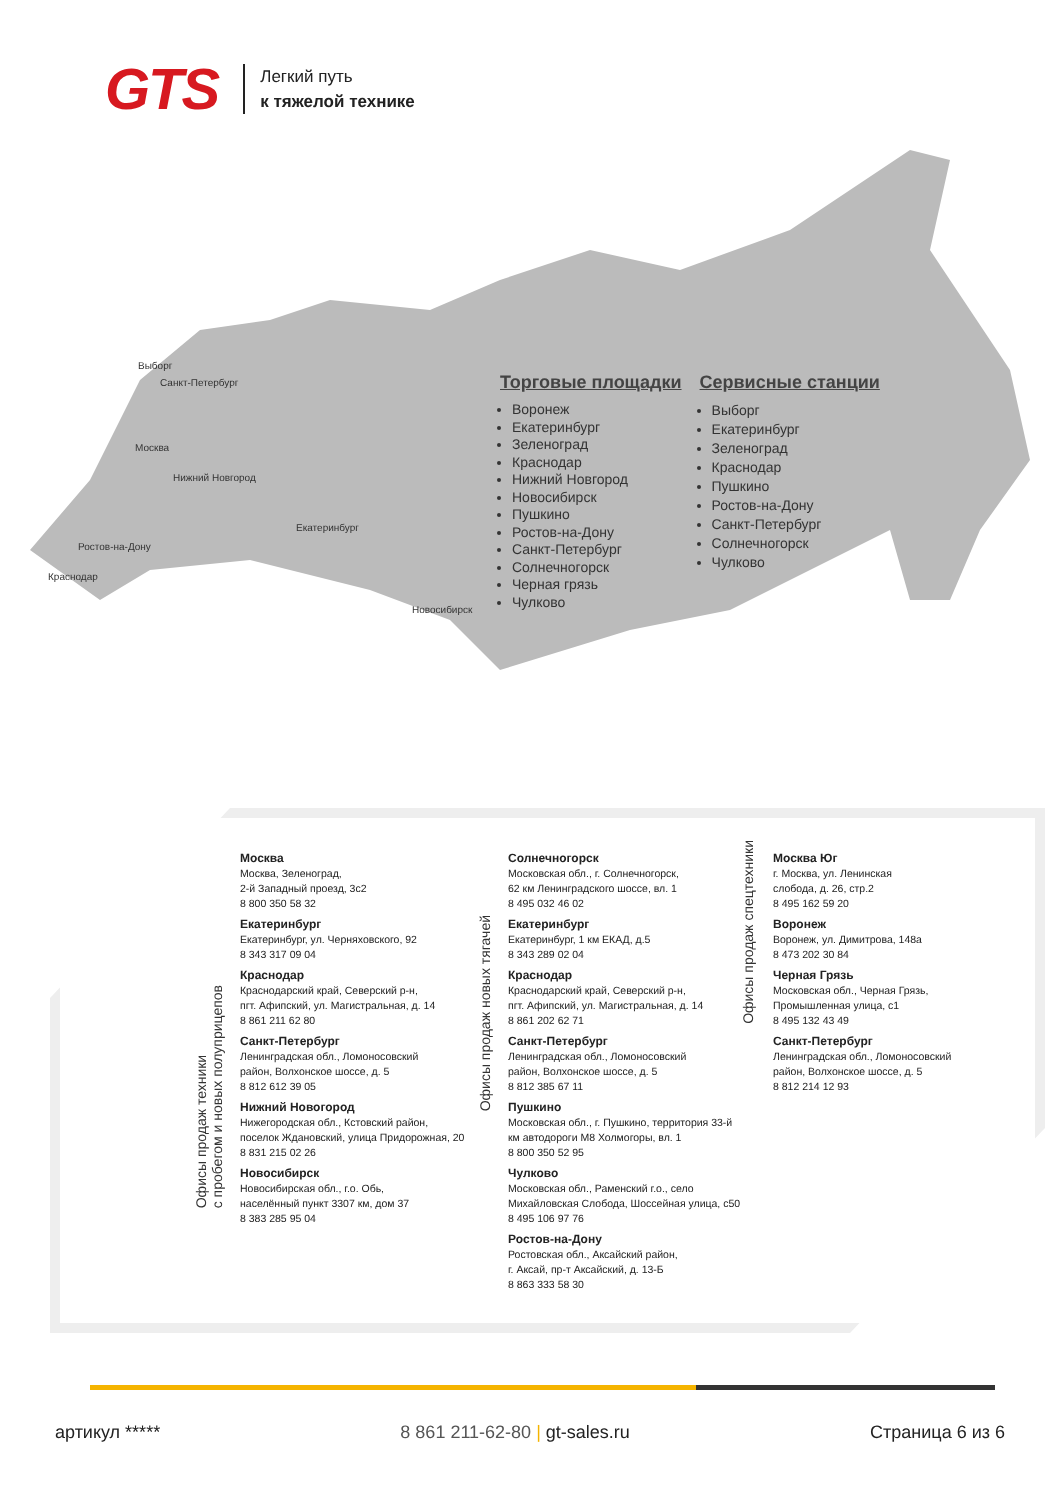GTS
Легкий путь
к тяжелой технике
Выборг
Санкт-Петербург
Москва
Нижний Новгород
Екатеринбург
Ростов-на-Дону
Краснодар
Новосибирск
Торговые площадки
Воронеж
Екатеринбург
Зеленоград
Краснодар
Нижний Новгород
Новосибирск
Пушкино
Ростов-на-Дону
Санкт-Петербург
Солнечногорск
Черная грязь
Чулково
Сервисные станции
Выборг
Екатеринбург
Зеленоград
Краснодар
Пушкино
Ростов-на-Дону
Санкт-Петербург
Солнечногорск
Чулково
Офисы продаж техники
с пробегом и новых полуприцепов
Офисы продаж новых тягачей
Офисы продаж спецтехники
Москва
Москва, Зеленоград,
2-й Западный проезд, 3с2
8 800 350 58 32
Екатеринбург
Екатеринбург, ул. Черняховского, 92
8 343 317 09 04
Краснодар
Краснодарский край, Северский р-н,
пгт. Афипский, ул. Магистральная, д. 14
8 861 211 62 80
Санкт-Петербург
Ленинградская обл., Ломоносовский
район, Волхонское шоссе, д. 5
8 812 612 39 05
Нижний Новогород
Нижегородская обл., Кстовский район,
поселок Ждановский, улица Придорожная, 20
8 831 215 02 26
Новосибирск
Новосибирская обл., г.о. Обь,
населённый пункт 3307 км, дом 37
8 383 285 95 04
Солнечногорск
Московская обл., г. Солнечногорск,
62 км Ленинградского шоссе, вл. 1
8 495 032 46 02
Екатеринбург
Екатеринбург, 1 км ЕКАД, д.5
8 343 289 02 04
Краснодар
Краснодарский край, Северский р-н,
пгт. Афипский, ул. Магистральная, д. 14
8 861 202 62 71
Санкт-Петербург
Ленинградская обл., Ломоносовский
район, Волхонское шоссе, д. 5
8 812 385 67 11
Пушкино
Московская обл., г. Пушкино, территория 33-й
км автодороги М8 Холмогоры, вл. 1
8 800 350 52 95
Чулково
Московская обл., Раменский г.о., село
Михайловская Слобода, Шоссейная улица, с50
8 495 106 97 76
Ростов-на-Дону
Ростовская обл., Аксайский район,
г. Аксай, пр-т Аксайский, д. 13-Б
8 863 333 58 30
Москва Юг
г. Москва, ул. Ленинская
слобода, д. 26, стр.2
8 495 162 59 20
Воронеж
Воронеж, ул. Димитрова, 148а
8 473 202 30 84
Черная Грязь
Московская обл., Черная Грязь,
Промышленная улица, с1
8 495 132 43 49
Санкт-Петербург
Ленинградская обл., Ломоносовский
район, Волхонское шоссе, д. 5
8 812 214 12 93
артикул ***** 8 861 211-62-80 | gt-sales.ru Страница 6 из 6